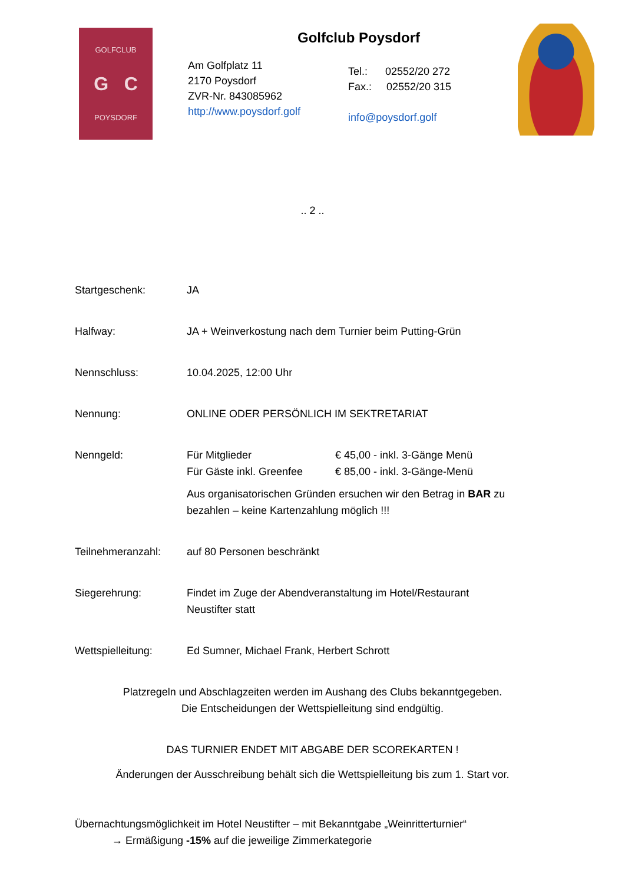GOLFCLUB
G C
POYSDORF
Golfclub Poysdorf
Am Golfplatz 11
2170 Poysdorf
ZVR-Nr. 843085962
http://www.poysdorf.golf
Tel.: 02552/20 272
Fax.: 02552/20 315
info@poysdorf.golf
.. 2 ..
Startgeschenk: JA
Halfway: JA + Weinverkostung nach dem Turnier beim Putting-Grün
Nennschluss: 10.04.2025, 12:00 Uhr
Nennung: ONLINE ODER PERSÖNLICH IM SEKTRETARIAT
Nenngeld: Für Mitglieder
Für Gäste inkl. Greenfee
€ 45,00 - inkl. 3-Gänge Menü
€ 85,00 - inkl. 3-Gänge-Menü
Aus organisatorischen Gründen ersuchen wir den Betrag in BAR zu bezahlen – keine Kartenzahlung möglich !!!
Teilnehmeranzahl: auf 80 Personen beschränkt
Siegerehrung: Findet im Zuge der Abendveranstaltung im Hotel/Restaurant
Neustifter statt
Wettspielleitung: Ed Sumner, Michael Frank, Herbert Schrott
Platzregeln und Abschlagzeiten werden im Aushang des Clubs bekanntgegeben.
Die Entscheidungen der Wettspielleitung sind endgültig.
DAS TURNIER ENDET MIT ABGABE DER SCOREKARTEN !
Änderungen der Ausschreibung behält sich die Wettspielleitung bis zum 1. Start vor.
Übernachtungsmöglichkeit im Hotel Neustifter – mit Bekanntgabe „Weinritterturnier“
→ Ermäßigung -15% auf die jeweilige Zimmerkategorie